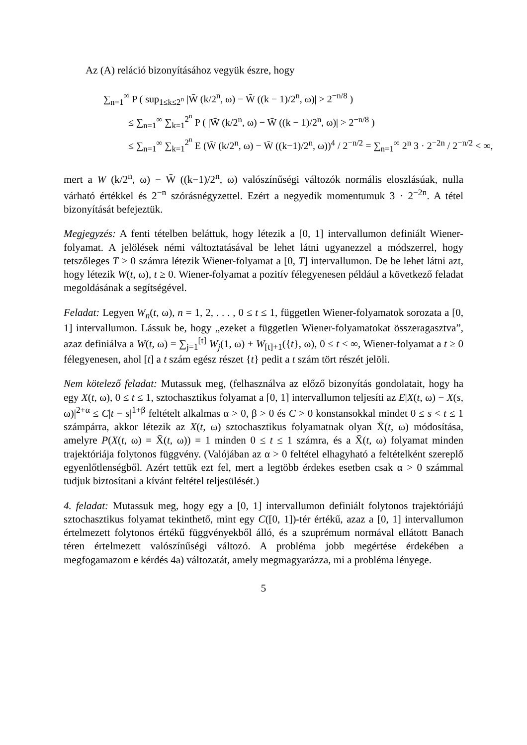Az (A) reláció bizonyításához vegyük észre, hogy
∑<sub>n=1</sub><sup>∞</sup> P ( sup<sub>1≤k≤2<sup>n</sup></sub> |W̄ (k/2<sup>n</sup>, ω) − W̄ ((k − 1)/2<sup>n</sup>, ω)| > 2<sup>−n/8</sup> )
≤ ∑<sub>n=1</sub><sup>∞</sup> ∑<sub>k=1</sub><sup>2<sup>n</sup></sup> P ( |W̄ (k/2<sup>n</sup>, ω) − W̄ ((k − 1)/2<sup>n</sup>, ω)| > 2<sup>−n/8</sup> )
≤ ∑<sub>n=1</sub><sup>∞</sup> ∑<sub>k=1</sub><sup>2<sup>n</sup></sup> E (W̄ (k/2<sup>n</sup>, ω) − W̄ ((k−1)/2<sup>n</sup>, ω))<sup>4</sup> / 2<sup>−n/2</sup> = ∑<sub>n=1</sub><sup>∞</sup> 2<sup>n</sup> 3 · 2<sup>−2n</sup> / 2<sup>−n/2</sup> < ∞,
mert a W (k/2<sup>n</sup>, ω) − W̄ ((k−1)/2<sup>n</sup>, ω) valószínűségi változók normális eloszlásúak, nulla várható értékkel és 2<sup>−n</sup> szórásnégyzettel. Ezért a negyedik momentumuk 3 · 2<sup>−2n</sup>. A tétel bizonyítását befejeztük.
Megjegyzés: A fenti tételben beláttuk, hogy létezik a [0, 1] intervallumon definiált Wiener-folyamat. A jelölések némi változtatásával be lehet látni ugyanezzel a módszerrel, hogy tetszőleges T > 0 számra létezik Wiener-folyamat a [0, T] intervallumon. De be lehet látni azt, hogy létezik W(t, ω), t ≥ 0. Wiener-folyamat a pozitív félegyenesen például a következő feladat megoldásának a segítségével.
Feladat: Legyen W<sub>n</sub>(t, ω), n = 1, 2, . . . , 0 ≤ t ≤ 1, független Wiener-folyamatok sorozata a [0, 1] intervallumon. Lássuk be, hogy „ezeket a független Wiener-folyamatokat összeragasztva”, azaz definiálva a W(t, ω) = ∑<sub>j=1</sub><sup>[t]</sup> W<sub>j</sub>(1, ω) + W<sub>[t]+1</sub>({t}, ω), 0 ≤ t < ∞, Wiener-folyamat a t ≥ 0 félegyenesen, ahol [t] a t szám egész részet {t} pedit a t szám tört részét jelöli.
Nem kötelező feladat: Mutassuk meg, (felhasználva az előző bizonyítás gondolatait, hogy ha egy X(t, ω), 0 ≤ t ≤ 1, sztochasztikus folyamat a [0, 1] intervallumon teljesíti az E|X(t, ω) − X(s, ω)|<sup>2+α</sup> ≤ C|t − s|<sup>1+β</sup> feltételt alkalmas α > 0, β > 0 és C > 0 konstansokkal mindet 0 ≤ s < t ≤ 1 számpárra, akkor létezik az X(t, ω) sztochasztikus folyamatnak olyan X̄(t, ω) módosítása, amelyre P(X(t, ω) = X̄(t, ω)) = 1 minden 0 ≤ t ≤ 1 számra, és a X̄(t, ω) folyamat minden trajektóriája folytonos függvény. (Valójában az α > 0 feltétel elhagyható a feltételként szereplő egyenlőtlenségből. Azért tettük ezt fel, mert a legtöbb érdekes esetben csak α > 0 számmal tudjuk biztosítani a kívánt feltétel teljesülését.)
4. feladat: Mutassuk meg, hogy egy a [0, 1] intervallumon definiált folytonos trajektóriájú sztochasztikus folyamat tekinthető, mint egy C([0, 1])-tér értékű, azaz a [0, 1] intervallumon értelmezett folytonos értékű függvényekből álló, és a szuprémum normával ellátott Banach téren értelmezett valószínűségi változó. A probléma jobb megértése érdekében a megfogamazom e kérdés 4a) változatát, amely megmagyarázza, mi a probléma lényege.
5